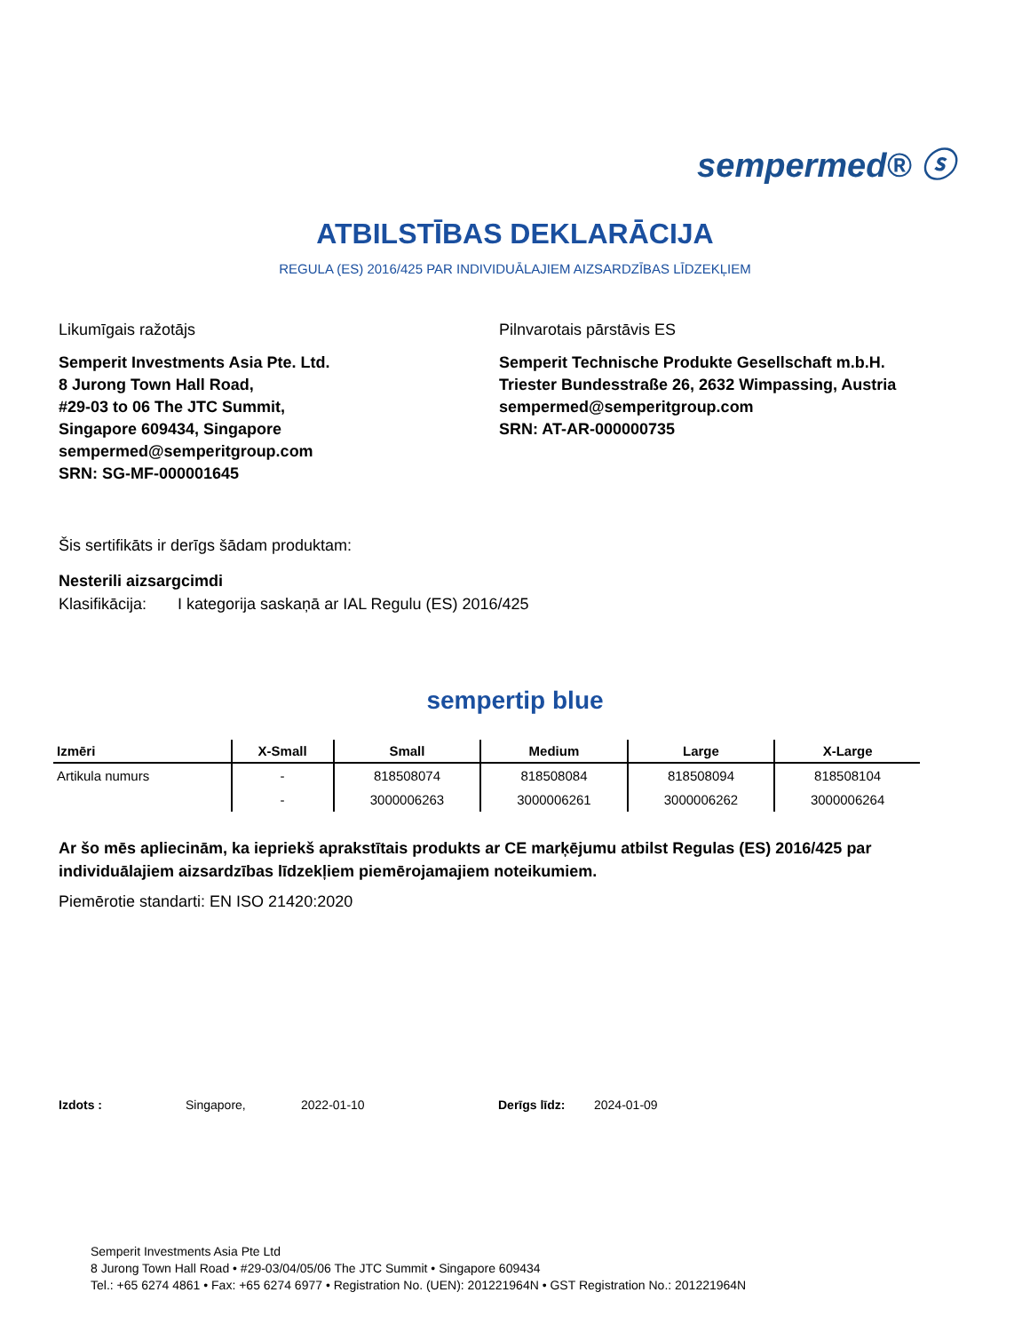sempermed® ⓢ
ATBILSTĪBAS DEKLARĀCIJA
REGULA (ES) 2016/425 PAR INDIVIDUĀLAJIEM AIZSARDZĪBAS LĪDZEKĻIEM
Likumīgais ražotājs
Semperit Investments Asia Pte. Ltd.
8 Jurong Town Hall Road,
#29-03 to 06 The JTC Summit,
Singapore 609434, Singapore
sempermed@semperitgroup.com
SRN: SG-MF-000001645
Pilnvarotais pārstāvis ES
Semperit Technische Produkte Gesellschaft m.b.H.
Triester Bundesstraße 26, 2632 Wimpassing, Austria
sempermed@semperitgroup.com
SRN: AT-AR-000000735
Šis sertifikāts ir derīgs šādam produktam:
Nesterili aizsargcimdi
Klasifikācija: I kategorija saskaņā ar IAL Regulu (ES) 2016/425
sempertip blue
| Izmēri | X-Small | Small | Medium | Large | X-Large |
| --- | --- | --- | --- | --- | --- |
| Artikula numurs | - | 818508074 | 818508084 | 818508094 | 818508104 |
| | - | 3000006263 | 3000006261 | 3000006262 | 3000006264 |
Ar šo mēs apliecinām, ka iepriekš aprakstītais produkts ar CE marķējumu atbilst Regulas (ES) 2016/425 par individuālajiem aizsardzības līdzekļiem piemērojamajiem noteikumiem.
Piemērotie standarti: EN ISO 21420:2020
Izdots : Singapore, 2022-01-10 Derīgs līdz: 2024-01-09
Semperit Investments Asia Pte Ltd
8 Jurong Town Hall Road • #29-03/04/05/06 The JTC Summit • Singapore 609434
Tel.: +65 6274 4861 • Fax: +65 6274 6977 • Registration No. (UEN): 201221964N • GST Registration No.: 201221964N